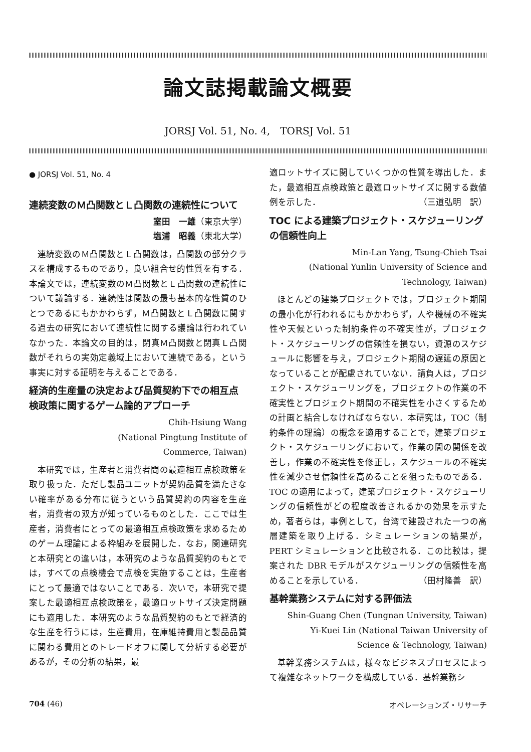論文誌掲載論文概要
JORSJ Vol. 51, No. 4,　TORSJ Vol. 51
● JORSJ Vol. 51, No. 4
連続変数のＭ凸関数とＬ凸関数の連続性について
室田　一雄（東京大学）
塩浦　昭義（東北大学）
連続変数のＭ凸関数とＬ凸関数は，凸関数の部分クラスを構成するものであり，良い組合せ的性質を有する．本論文では，連続変数のＭ凸関数とＬ凸関数の連続性について議論する．連続性は関数の最も基本的な性質のひとつであるにもかかわらず，Ｍ凸関数とＬ凸関数に関する過去の研究において連続性に関する議論は行われていなかった．本論文の目的は，閉真Ｍ凸関数と閉真Ｌ凸関数がそれらの実効定義域上において連続である，という事実に対する証明を与えることである．
経済的生産量の決定および品質契約下での相互点検政策に関するゲーム論的アプローチ
Chih-Hsiung Wang
(National Pingtung Institute of
Commerce, Taiwan)
本研究では，生産者と消費者間の最適相互点検政策を取り扱った．ただし製品ユニットが契約品質を満たさない確率がある分布に従うという品質契約の内容を生産者，消費者の双方が知っているものとした．ここでは生産者，消費者にとっての最適相互点検政策を求めるためのゲーム理論による枠組みを展開した．なお，関連研究と本研究との違いは，本研究のような品質契約のもとでは，すべての点検機会で点検を実施することは，生産者にとって最適ではないことである．次いで，本研究で提案した最適相互点検政策を，最適ロットサイズ決定問題にも適用した．本研究のような品質契約のもとで経済的な生産を行うには，生産費用，在庫維持費用と製品品質に関わる費用とのトレードオフに関して分析する必要があるが，その分析の結果，最
適ロットサイズに関していくつかの性質を導出した．また，最適相互点検政策と最適ロットサイズに関する数値例を示した． （三道弘明　訳）
TOC による建築プロジェクト・スケジューリングの信頼性向上
Min-Lan Yang, Tsung-Chieh Tsai
(National Yunlin University of Science and
Technology, Taiwan)
ほとんどの建築プロジェクトでは，プロジェクト期間の最小化が行われるにもかかわらず，人や機械の不確実性や天候といった制約条件の不確実性が，プロジェクト・スケジューリングの信頼性を損ない，資源のスケジュールに影響を与え，プロジェクト期間の遅延の原因となっていることが配慮されていない．請負人は，プロジェクト・スケジューリングを，プロジェクトの作業の不確実性とプロジェクト期間の不確実性を小さくするための計画と結合しなければならない．本研究は，TOC（制約条件の理論）の概念を適用することで，建築プロジェクト・スケジューリングにおいて，作業の間の関係を改善し，作業の不確実性を修正し，スケジュールの不確実性を減少させ信頼性を高めることを狙ったものである．TOC の適用によって，建築プロジェクト・スケジューリングの信頼性がどの程度改善されるかの効果を示すため，著者らは，事例として，台湾で建設された一つの高層建築を取り上げる．シミュレーションの結果が，PERT シミュレーションと比較される．この比較は，提案された DBR モデルがスケジューリングの信頼性を高めることを示している． （田村隆善　訳）
基幹業務システムに対する評価法
Shin-Guang Chen (Tungnan University, Taiwan)
Yi-Kuei Lin (National Taiwan University of
Science & Technology, Taiwan)
基幹業務システムは，様々なビジネスプロセスによって複雑なネットワークを構成している．基幹業務シ
704 (46) オペレーションズ・リサーチ